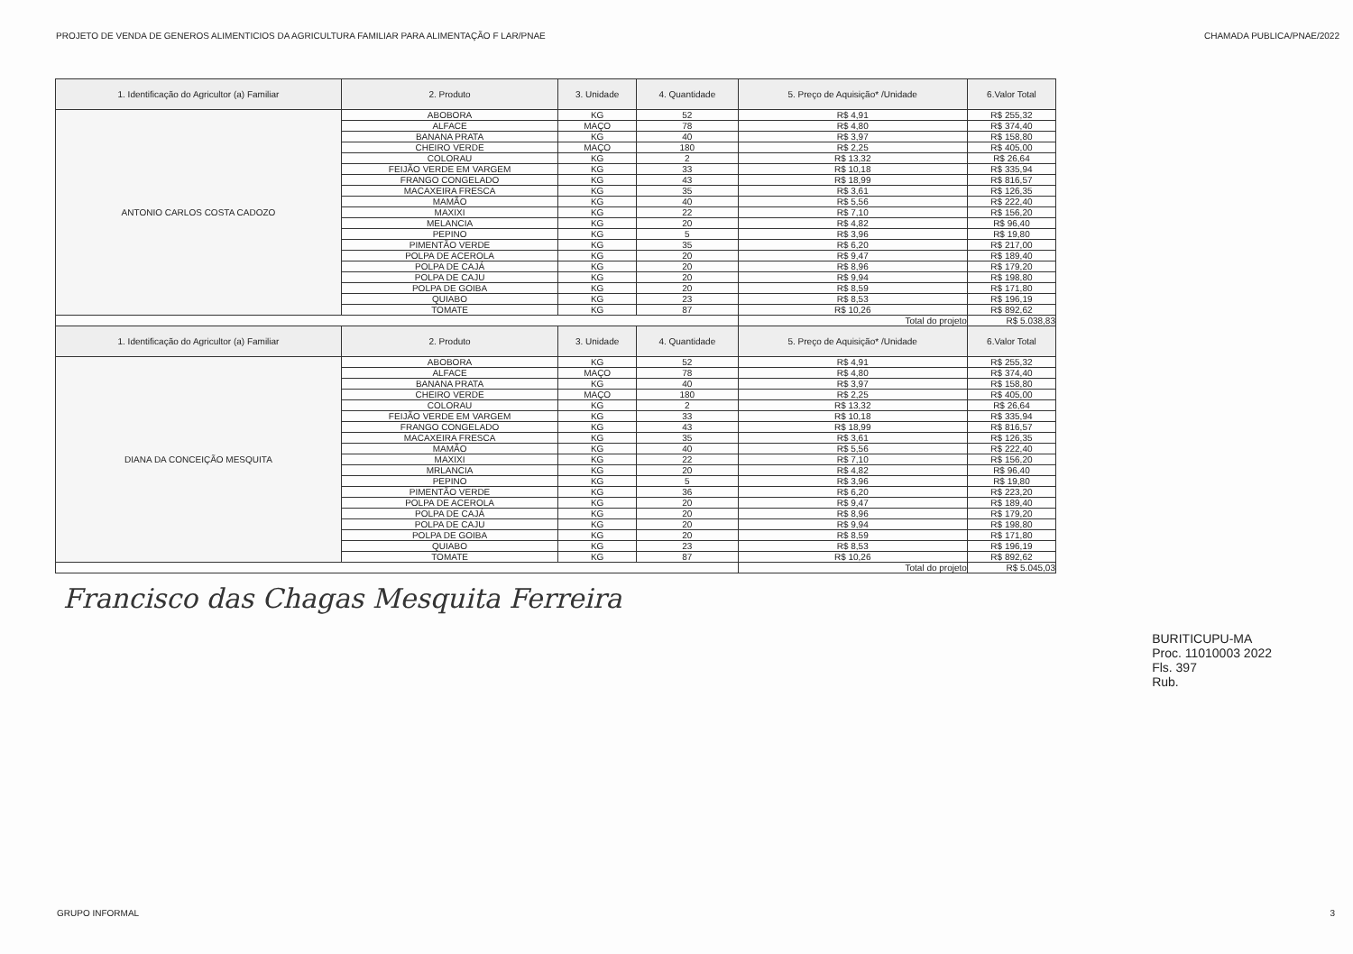PROJETO DE VENDA DE GENEROS ALIMENTICIOS DA AGRICULTURA FAMILIAR PARA ALIMENTAÇÃO F LAR/PNAE CHAMADA PUBLICA/PNAE/2022
| 1. Identificação do Agricultor (a) Familiar | 2. Produto | 3. Unidade | 4. Quantidade | 5. Preço de Aquisição* /Unidade | 6.Valor Total |
| --- | --- | --- | --- | --- | --- |
| ANTONIO CARLOS COSTA CADOZO | ABOBORA | KG | 52 | R$ 4,91 | R$ 255,32 |
| | ALFACE | MAÇO | 78 | R$ 4,80 | R$ 374,40 |
| | BANANA PRATA | KG | 40 | R$ 3,97 | R$ 158,80 |
| | CHEIRO VERDE | MAÇO | 180 | R$ 2,25 | R$ 405,00 |
| | COLORAU | KG | 2 | R$ 13,32 | R$ 26,64 |
| | FEIJÃO VERDE EM VARGEM | KG | 33 | R$ 10,18 | R$ 335,94 |
| | FRANGO CONGELADO | KG | 43 | R$ 18,99 | R$ 816,57 |
| | MACAXEIRA FRESCA | KG | 35 | R$ 3,61 | R$ 126,35 |
| | MAMÃO | KG | 40 | R$ 5,56 | R$ 222,40 |
| | MAXIXI | KG | 22 | R$ 7,10 | R$ 156,20 |
| | MELANCIA | KG | 20 | R$ 4,82 | R$ 96,40 |
| | PEPINO | KG | 5 | R$ 3,96 | R$ 19,80 |
| | PIMENTÃO VERDE | KG | 35 | R$ 6,20 | R$ 217,00 |
| | POLPA DE ACEROLA | KG | 20 | R$ 9,47 | R$ 189,40 |
| | POLPA DE CAJÁ | KG | 20 | R$ 8,96 | R$ 179,20 |
| | POLPA DE CAJU | KG | 20 | R$ 9,94 | R$ 198,80 |
| | POLPA DE GOIBA | KG | 20 | R$ 8,59 | R$ 171,80 |
| | QUIABO | KG | 23 | R$ 8,53 | R$ 196,19 |
| | TOMATE | KG | 87 | R$ 10,26 | R$ 892,62 |
| | | | | Total do projeto | R$ 5.038,83 |
| 1. Identificação do Agricultor (a) Familiar | 2. Produto | 3. Unidade | 4. Quantidade | 5. Preço de Aquisição* /Unidade | 6.Valor Total |
| DIANA DA CONCEIÇÃO MESQUITA | ABOBORA | KG | 52 | R$ 4,91 | R$ 255,32 |
| | ALFACE | MAÇO | 78 | R$ 4,80 | R$ 374,40 |
| | BANANA PRATA | KG | 40 | R$ 3,97 | R$ 158,80 |
| | CHEIRO VERDE | MAÇO | 180 | R$ 2,25 | R$ 405,00 |
| | COLORAU | KG | 2 | R$ 13,32 | R$ 26,64 |
| | FEIJÃO VERDE EM VARGEM | KG | 33 | R$ 10,18 | R$ 335,94 |
| | FRANGO CONGELADO | KG | 43 | R$ 18,99 | R$ 816,57 |
| | MACAXEIRA FRESCA | KG | 35 | R$ 3,61 | R$ 126,35 |
| | MAMÃO | KG | 40 | R$ 5,56 | R$ 222,40 |
| | MAXIXI | KG | 22 | R$ 7,10 | R$ 156,20 |
| | MRLANCIA | KG | 20 | R$ 4,82 | R$ 96,40 |
| | PEPINO | KG | 5 | R$ 3,96 | R$ 19,80 |
| | PIMENTÃO VERDE | KG | 36 | R$ 6,20 | R$ 223,20 |
| | POLPA DE ACEROLA | KG | 20 | R$ 9,47 | R$ 189,40 |
| | POLPA DE CAJÁ | KG | 20 | R$ 8,96 | R$ 179,20 |
| | POLPA DE CAJU | KG | 20 | R$ 9,94 | R$ 198,80 |
| | POLPA DE GOIBA | KG | 20 | R$ 8,59 | R$ 171,80 |
| | QUIABO | KG | 23 | R$ 8,53 | R$ 196,19 |
| | TOMATE | KG | 87 | R$ 10,26 | R$ 892,62 |
| | | | | Total do projeto | R$ 5.045,03 |
Francisco das Chagas Mesquita Ferreira
BURITICUPU-MA
Proc. 11010003 2022
Fls. 397
Rub.
GRUPO INFORMAL 3